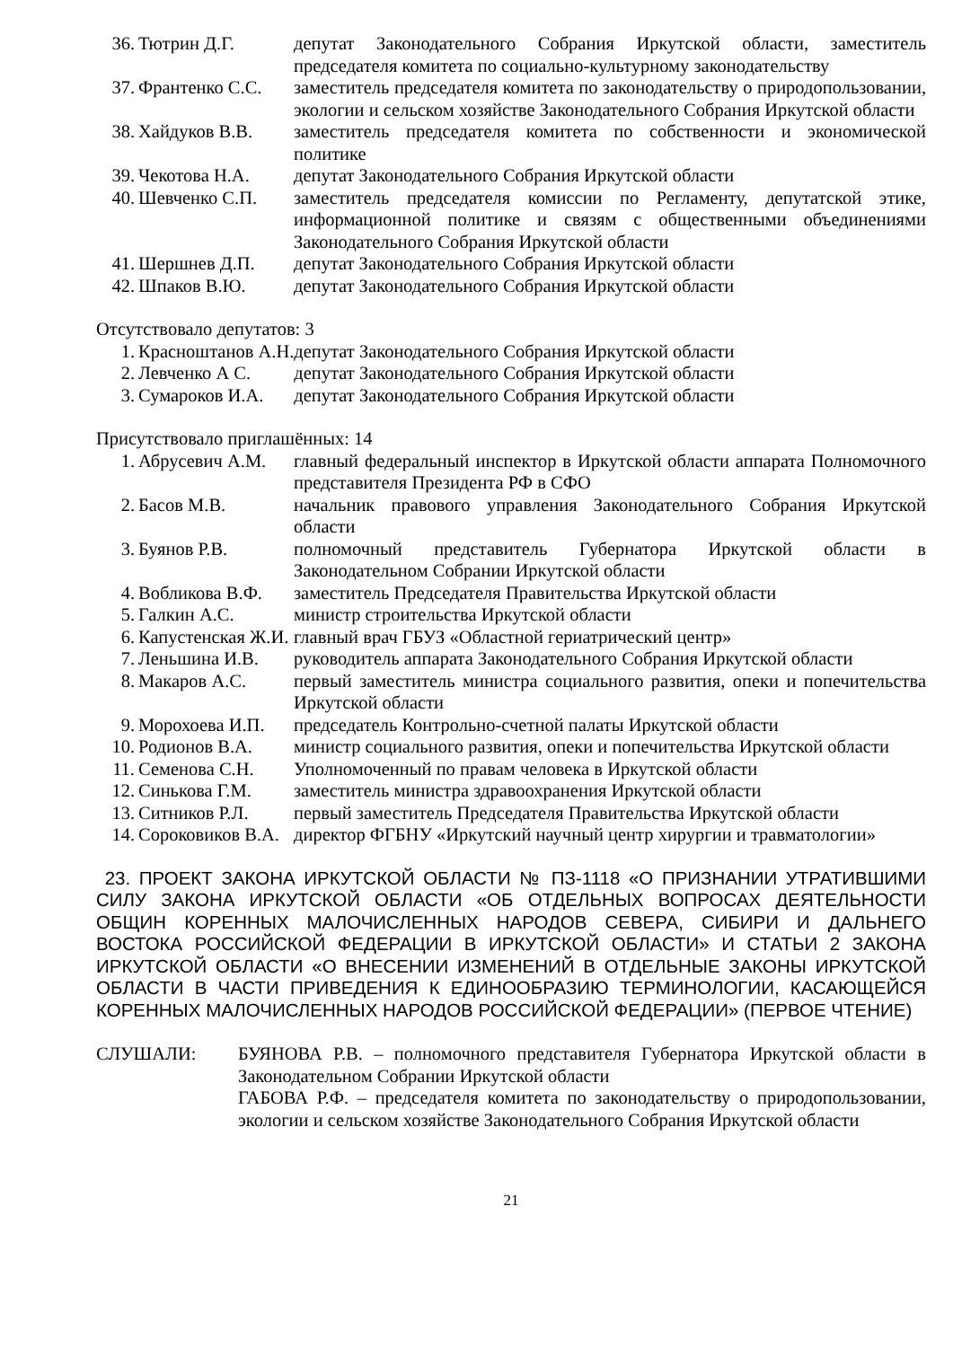| 36. Тютрин Д.Г. | депутат Законодательного Собрания Иркутской области, заместитель председателя комитета по социально-культурному законодательству |
| 37. Франтенко С.С. | заместитель председателя комитета по законодательству о природопользовании, экологии и сельском хозяйстве Законодательного Собрания Иркутской области |
| 38. Хайдуков В.В. | заместитель председателя комитета по собственности и экономической политике |
| 39. Чекотова Н.А. | депутат Законодательного Собрания Иркутской области |
| 40. Шевченко С.П. | заместитель председателя комиссии по Регламенту, депутатской этике, информационной политике и связям с общественными объединениями Законодательного Собрания Иркутской области |
| 41. Шершнев Д.П. | депутат Законодательного Собрания Иркутской области |
| 42. Шпаков В.Ю. | депутат Законодательного Собрания Иркутской области |
Отсутствовало депутатов: 3
| 1. Красноштанов А.Н. | депутат Законодательного Собрания Иркутской области |
| 2. Левченко А С. | депутат Законодательного Собрания Иркутской области |
| 3. Сумароков И.А. | депутат Законодательного Собрания Иркутской области |
Присутствовало приглашённых: 14
| 1. Абрусевич А.М. | главный федеральный инспектор в Иркутской области аппарата Полномочного представителя Президента РФ в СФО |
| 2. Басов М.В. | начальник правового управления Законодательного Собрания Иркутской области |
| 3. Буянов Р.В. | полномочный представитель Губернатора Иркутской области в Законодательном Собрании Иркутской области |
| 4. Вобликова В.Ф. | заместитель Председателя Правительства Иркутской области |
| 5. Галкин А.С. | министр строительства Иркутской области |
| 6. Капустенская Ж.И. | главный врач ГБУЗ «Областной гериатрический центр» |
| 7. Леньшина И.В. | руководитель аппарата Законодательного Собрания Иркутской области |
| 8. Макаров А.С. | первый заместитель министра социального развития, опеки и попечительства Иркутской области |
| 9. Морохоева И.П. | председатель Контрольно-счетной палаты Иркутской области |
| 10. Родионов В.А. | министр социального развития, опеки и попечительства Иркутской области |
| 11. Семенова С.Н. | Уполномоченный по правам человека в Иркутской области |
| 12. Синькова Г.М. | заместитель министра здравоохранения Иркутской области |
| 13. Ситников Р.Л. | первый заместитель Председателя Правительства Иркутской области |
| 14. Сороковиков В.А. | директор ФГБНУ «Иркутский научный центр хирургии и травматологии» |
23. ПРОЕКТ ЗАКОНА ИРКУТСКОЙ ОБЛАСТИ № ПЗ-1118 «О ПРИЗНАНИИ УТРАТИВШИМИ СИЛУ ЗАКОНА ИРКУТСКОЙ ОБЛАСТИ «ОБ ОТДЕЛЬНЫХ ВОПРОСАХ ДЕЯТЕЛЬНОСТИ ОБЩИН КОРЕННЫХ МАЛОЧИСЛЕННЫХ НАРОДОВ СЕВЕРА, СИБИРИ И ДАЛЬНЕГО ВОСТОКА РОССИЙСКОЙ ФЕДЕРАЦИИ В ИРКУТСКОЙ ОБЛАСТИ» И СТАТЬИ 2 ЗАКОНА ИРКУТСКОЙ ОБЛАСТИ «О ВНЕСЕНИИ ИЗМЕНЕНИЙ В ОТДЕЛЬНЫЕ ЗАКОНЫ ИРКУТСКОЙ ОБЛАСТИ В ЧАСТИ ПРИВЕДЕНИЯ К ЕДИНООБРАЗИЮ ТЕРМИНОЛОГИИ, КАСАЮЩЕЙСЯ КОРЕННЫХ МАЛОЧИСЛЕННЫХ НАРОДОВ РОССИЙСКОЙ ФЕДЕРАЦИИ» (ПЕРВОЕ ЧТЕНИЕ)
| СЛУШАЛИ: | БУЯНОВА Р.В. – полномочного представителя Губернатора Иркутской области в Законодательном Собрании Иркутской области ГАБОВА Р.Ф. – председателя комитета по законодательству о природопользовании, экологии и сельском хозяйстве Законодательного Собрания Иркутской области |
21